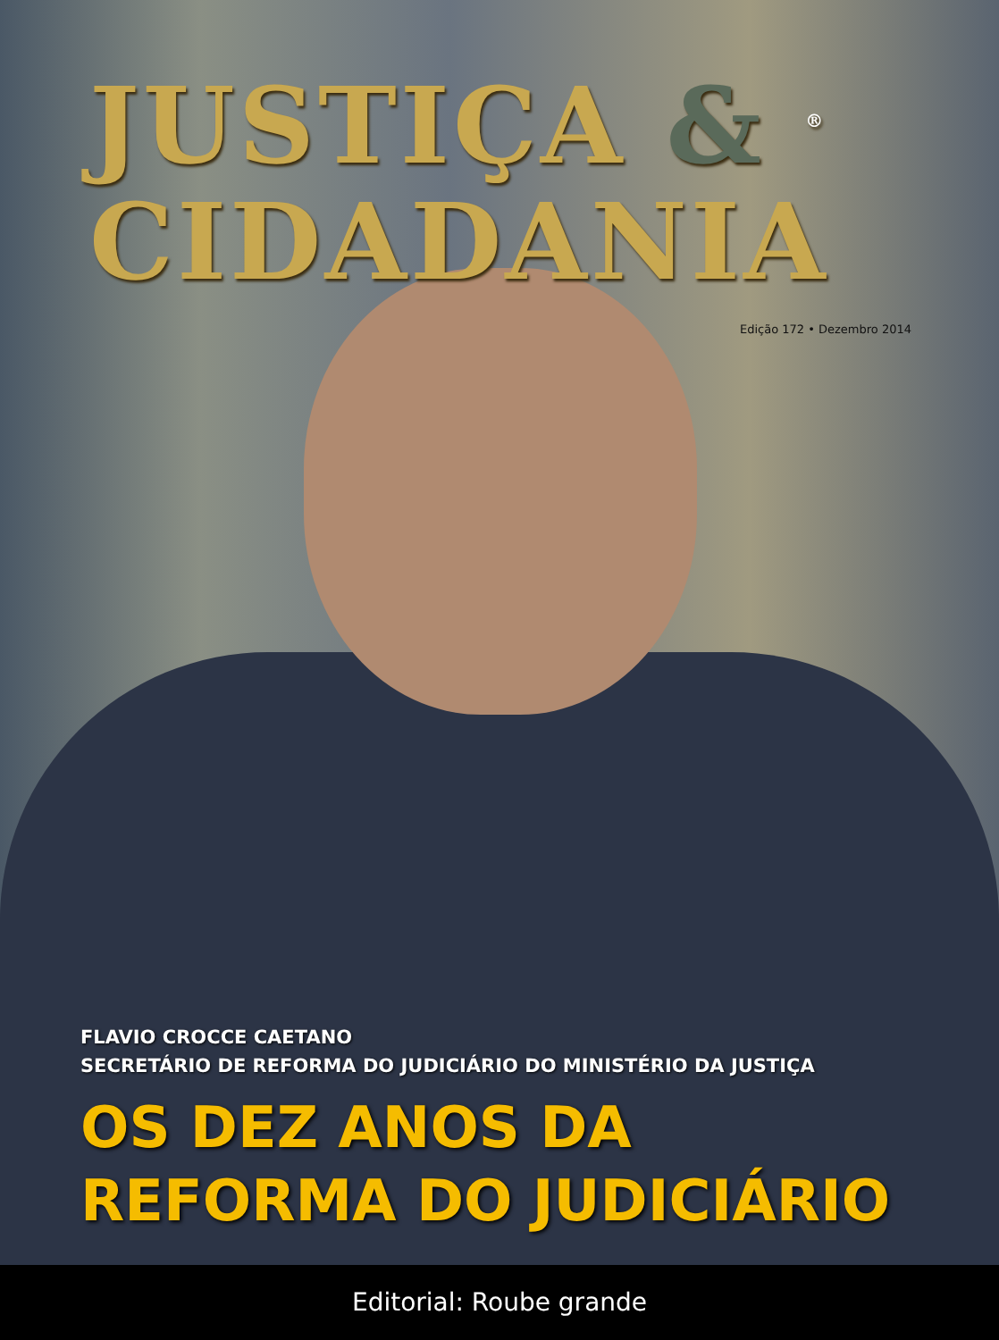JUSTIÇA & <sup>®</sup>
CIDADANIA
Edição 172 • Dezembro 2014
FLAVIO CROCCE CAETANO
SECRETÁRIO DE REFORMA DO JUDICIÁRIO DO MINISTÉRIO DA JUSTIÇA
OS DEZ ANOS DA
REFORMA DO JUDICIÁRIO
Editorial: Roube grande